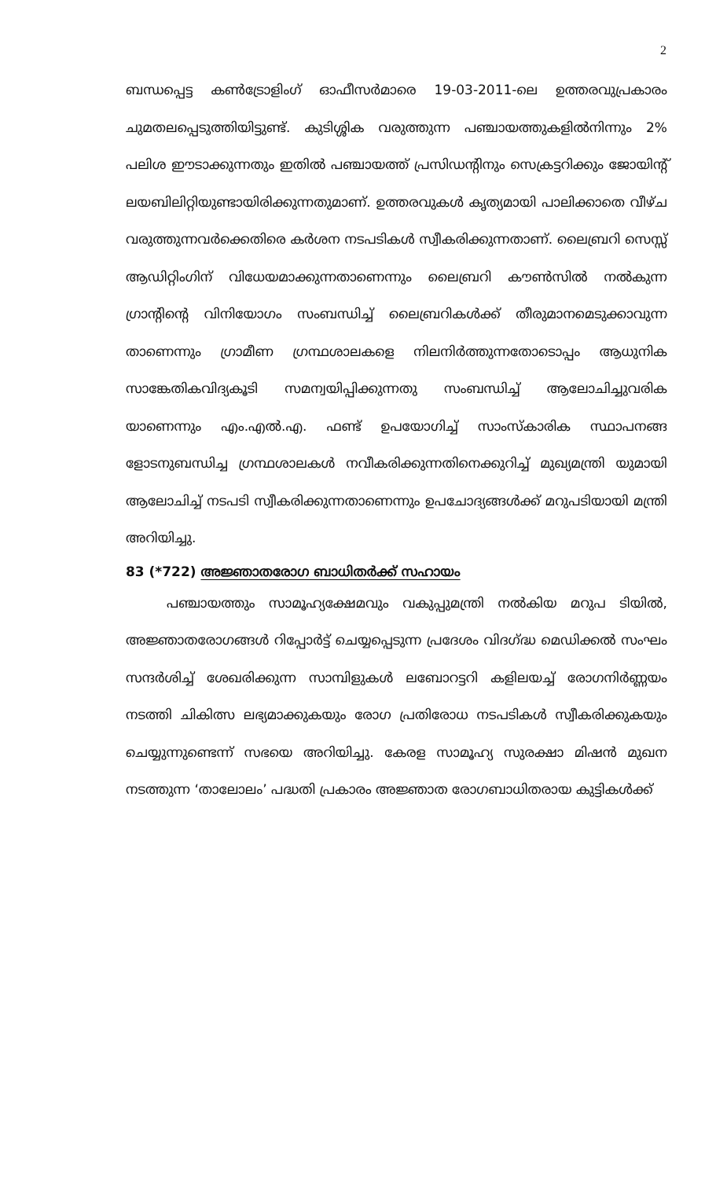2
ബന്ധപ്പെട്ട കൺട്രോളിംഗ് ഓഫീസർമാരെ 19-03-2011-ലെ ഉത്തരവുപ്രകാരം ചുമതലപ്പെടുത്തിയിട്ടുണ്ട്. കുടിശ്ശിക വരുത്തുന്ന പഞ്ചായത്തുകളിൽനിന്നും 2% പലിശ ഈടാക്കുന്നതും ഇതിൽ പഞ്ചായത്ത് പ്രസിഡന്റിനും സെക്രട്ടറിക്കും ജോയിന്റ് ലയബിലിറ്റിയുണ്ടായിരിക്കുന്നതുമാണ്. ഉത്തരവുകൾ കൃത്യമായി പാലിക്കാതെ വീഴ്ച വരുത്തുന്നവർക്കെതിരെ കർശന നടപടികൾ സ്വീകരിക്കുന്നതാണ്. ലൈബ്രറി സെസ്സ് ആഡിറ്റിംഗിന് വിധേയമാക്കുന്നതാണെന്നും ലൈബ്രറി കൗൺസിൽ നൽകുന്ന ഗ്രാന്റിന്റെ വിനിയോഗം സംബന്ധിച്ച് ലൈബ്രറികൾക്ക് തീരുമാനമെടുക്കാവുന്ന താണെന്നും ഗ്രാമീണ ഗ്രന്ഥശാലകളെ നിലനിർത്തുന്നതോടൊപ്പം ആധുനിക സാങ്കേതികവിദ്യകൂടി സമന്വയിപ്പിക്കുന്നതു സംബന്ധിച്ച് ആലോചിച്ചുവരിക യാണെന്നും എം.എൽ.എ. ഫണ്ട് ഉപയോഗിച്ച് സാംസ്കാരിക സ്ഥാപനങ്ങ ളോടനുബന്ധിച്ച ഗ്രന്ഥശാലകൾ നവീകരിക്കുന്നതിനെക്കുറിച്ച് മുഖ്യമന്ത്രി യുമായി ആലോചിച്ച് നടപടി സ്വീകരിക്കുന്നതാണെന്നും ഉപചോദ്യങ്ങൾക്ക് മറുപടിയായി മന്ത്രി അറിയിച്ചു.
83 (*722) അജ്ഞാതരോഗ ബാധിതർക്ക് സഹായം
പഞ്ചായത്തും സാമൂഹ്യക്ഷേമവും വകുപ്പുമന്ത്രി നൽകിയ മറുപ ടിയിൽ, അജ്ഞാതരോഗങ്ങൾ റിപ്പോർട്ട് ചെയ്യപ്പെടുന്ന പ്രദേശം വിദഗ്ദ്ധ മെഡിക്കൽ സംഘം സന്ദർശിച്ച് ശേഖരിക്കുന്ന സാമ്പിളുകൾ ലബോറട്ടറി കളിലയച്ച് രോഗനിർണ്ണയം നടത്തി ചികിത്സ ലഭ്യമാക്കുകയും രോഗ പ്രതിരോധ നടപടികൾ സ്വീകരിക്കുകയും ചെയ്യുന്നുണ്ടെന്ന് സഭയെ അറിയിച്ചു. കേരള സാമൂഹ്യ സുരക്ഷാ മിഷൻ മുഖന നടത്തുന്ന ‘താലോലം’ പദ്ധതി പ്രകാരം അജ്ഞാത രോഗബാധിതരായ കുട്ടികൾക്ക്